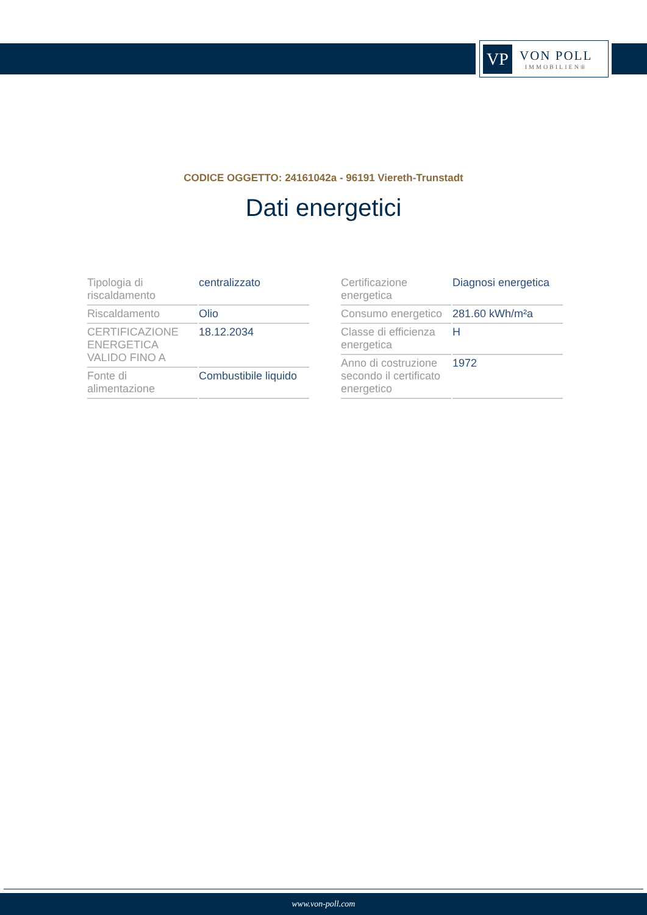VP
VON POLL
IMMOBILIEN®
CODICE OGGETTO: 24161042a - 96191 Viereth-Trunstadt
Dati energetici
| Tipologia di riscaldamento | centralizzato |
| Riscaldamento | Olio |
| CERTIFICAZIONE ENERGETICA VALIDO FINO A | 18.12.2034 |
| Fonte di alimentazione | Combustibile liquido |
| Certificazione energetica | Diagnosi energetica |
| Consumo energetico | 281.60 kWh/m²a |
| Classe di efficienza energetica | H |
| Anno di costruzione secondo il certificato energetico | 1972 |
www.von-poll.com